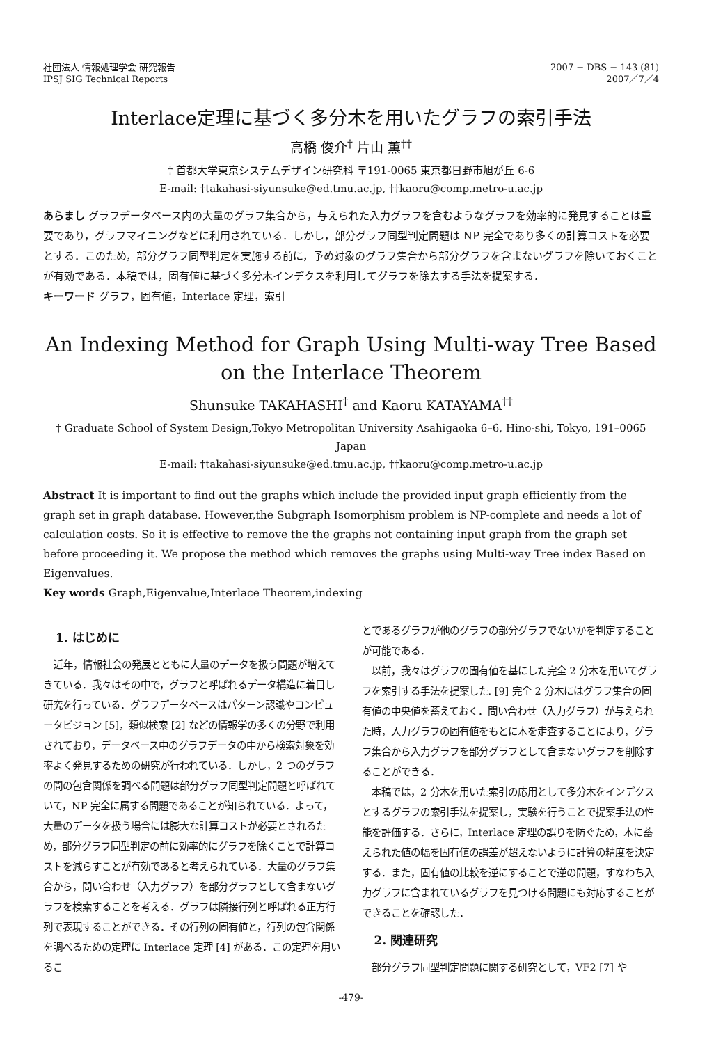社団法人 情報処理学会 研究報告
IPSJ SIG Technical Reports
2007 − DBS − 143 (81)
2007／7／4
Interlace定理に基づく多分木を用いたグラフの索引手法
高橋 俊介<sup>†</sup> 片山 薫<sup>††</sup>
† 首都大学東京システムデザイン研究科 〒191-0065 東京都日野市旭が丘 6-6
E-mail: †takahasi-siyunsuke@ed.tmu.ac.jp, ††kaoru@comp.metro-u.ac.jp
あらまし グラフデータベース内の大量のグラフ集合から，与えられた入力グラフを含むようなグラフを効率的に発見することは重要であり，グラフマイニングなどに利用されている．しかし，部分グラフ同型判定問題は NP 完全であり多くの計算コストを必要とする．このため，部分グラフ同型判定を実施する前に，予め対象のグラフ集合から部分グラフを含まないグラフを除いておくことが有効である．本稿では，固有値に基づく多分木インデクスを利用してグラフを除去する手法を提案する．
キーワード グラフ，固有値，Interlace 定理，索引
An Indexing Method for Graph Using Multi-way Tree Based on the Interlace Theorem
Shunsuke TAKAHASHI<sup>†</sup> and Kaoru KATAYAMA<sup>††</sup>
† Graduate School of System Design,Tokyo Metropolitan University Asahigaoka 6–6, Hino-shi, Tokyo, 191–0065 Japan
E-mail: †takahasi-siyunsuke@ed.tmu.ac.jp, ††kaoru@comp.metro-u.ac.jp
Abstract It is important to find out the graphs which include the provided input graph efficiently from the graph set in graph database. However,the Subgraph Isomorphism problem is NP-complete and needs a lot of calculation costs. So it is effective to remove the the graphs not containing input graph from the graph set before proceeding it. We propose the method which removes the graphs using Multi-way Tree index Based on Eigenvalues.
Key words Graph,Eigenvalue,Interlace Theorem,indexing
1. はじめに
近年，情報社会の発展とともに大量のデータを扱う問題が増えてきている．我々はその中で，グラフと呼ばれるデータ構造に着目し研究を行っている．グラフデータベースはパターン認識やコンピュータビジョン [5]，類似検索 [2] などの情報学の多くの分野で利用されており，データベース中のグラフデータの中から検索対象を効率よく発見するための研究が行われている．しかし，2 つのグラフの間の包含関係を調べる問題は部分グラフ同型判定問題と呼ばれていて，NP 完全に属する問題であることが知られている．よって，大量のデータを扱う場合には膨大な計算コストが必要とされるため，部分グラフ同型判定の前に効率的にグラフを除くことで計算コストを減らすことが有効であると考えられている．大量のグラフ集合から，問い合わせ（入力グラフ）を部分グラフとして含まないグラフを検索することを考える．グラフは隣接行列と呼ばれる正方行列で表現することができる．その行列の固有値と，行列の包含関係を調べるための定理に Interlace 定理 [4] がある．この定理を用いるこ
とであるグラフが他のグラフの部分グラフでないかを判定することが可能である．
以前，我々はグラフの固有値を基にした完全 2 分木を用いてグラフを索引する手法を提案した. [9] 完全 2 分木にはグラフ集合の固有値の中央値を蓄えておく．問い合わせ（入力グラフ）が与えられた時，入力グラフの固有値をもとに木を走査することにより，グラフ集合から入力グラフを部分グラフとして含まないグラフを削除することができる．
本稿では，2 分木を用いた索引の応用として多分木をインデクスとするグラフの索引手法を提案し，実験を行うことで提案手法の性能を評価する．さらに，Interlace 定理の誤りを防ぐため，木に蓄えられた値の幅を固有値の誤差が超えないように計算の精度を決定する．また，固有値の比較を逆にすることで逆の問題，すなわち入力グラフに含まれているグラフを見つける問題にも対応することができることを確認した．
2. 関連研究
部分グラフ同型判定問題に関する研究として，VF2 [7] や
-479-